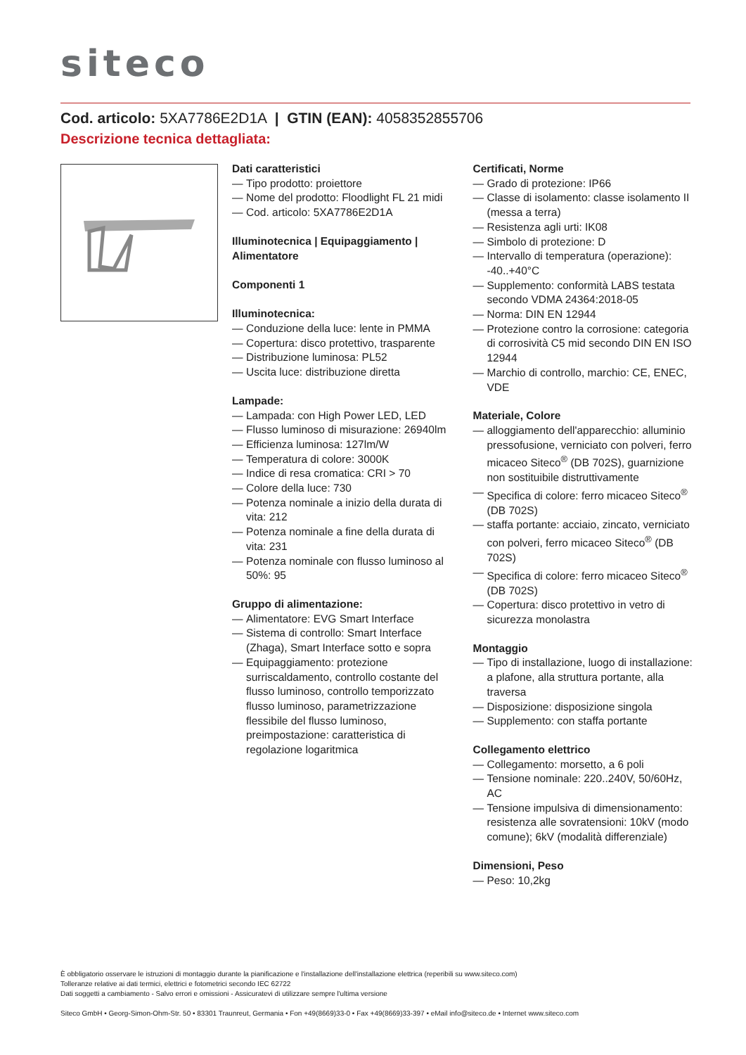siteco
Cod. articolo: 5XA7786E2D1A | GTIN (EAN): 4058352855706
Descrizione tecnica dettagliata:
Dati caratteristici
— Tipo prodotto: proiettore
— Nome del prodotto: Floodlight FL 21 midi
— Cod. articolo: 5XA7786E2D1A
Illuminotecnica | Equipaggiamento | Alimentatore
Componenti 1
Illuminotecnica:
— Conduzione della luce: lente in PMMA
— Copertura: disco protettivo, trasparente
— Distribuzione luminosa: PL52
— Uscita luce: distribuzione diretta
Lampade:
— Lampada: con High Power LED, LED
— Flusso luminoso di misurazione: 26940lm
— Efficienza luminosa: 127lm/W
— Temperatura di colore: 3000K
— Indice di resa cromatica: CRI > 70
— Colore della luce: 730
— Potenza nominale a inizio della durata di vita: 212
— Potenza nominale a fine della durata di vita: 231
— Potenza nominale con flusso luminoso al 50%: 95
Gruppo di alimentazione:
— Alimentatore: EVG Smart Interface
— Sistema di controllo: Smart Interface (Zhaga), Smart Interface sotto e sopra
— Equipaggiamento: protezione surriscaldamento, controllo costante del flusso luminoso, controllo temporizzato flusso luminoso, parametrizzazione flessibile del flusso luminoso, preimpostazione: caratteristica di regolazione logaritmica
Certificati, Norme
— Grado di protezione: IP66
— Classe di isolamento: classe isolamento II (messa a terra)
— Resistenza agli urti: IK08
— Simbolo di protezione: D
— Intervallo di temperatura (operazione): -40..+40°C
— Supplemento: conformità LABS testata secondo VDMA 24364:2018-05
— Norma: DIN EN 12944
— Protezione contro la corrosione: categoria di corrosività C5 mid secondo DIN EN ISO 12944
— Marchio di controllo, marchio: CE, ENEC, VDE
Materiale, Colore
— alloggiamento dell'apparecchio: alluminio pressofusione, verniciato con polveri, ferro micaceo Siteco<sup>®</sup> (DB 702S), guarnizione non sostituibile distruttivamente
— Specifica di colore: ferro micaceo Siteco<sup>®</sup> (DB 702S)
— staffa portante: acciaio, zincato, verniciato con polveri, ferro micaceo Siteco<sup>®</sup> (DB 702S)
— Specifica di colore: ferro micaceo Siteco<sup>®</sup> (DB 702S)
— Copertura: disco protettivo in vetro di sicurezza monolastra
Montaggio
— Tipo di installazione, luogo di installazione: a plafone, alla struttura portante, alla traversa
— Disposizione: disposizione singola
— Supplemento: con staffa portante
Collegamento elettrico
— Collegamento: morsetto, a 6 poli
— Tensione nominale: 220..240V, 50/60Hz, AC
— Tensione impulsiva di dimensionamento: resistenza alle sovratensioni: 10kV (modo comune); 6kV (modalità differenziale)
Dimensioni, Peso
— Peso: 10,2kg
È obbligatorio osservare le istruzioni di montaggio durante la pianificazione e l'installazione dell'installazione elettrica (reperibili su www.siteco.com)
Tolleranze relative ai dati termici, elettrici e fotometrici secondo IEC 62722
Dati soggetti a cambiamento - Salvo errori e omissioni - Assicuratevi di utilizzare sempre l'ultima versione
Siteco GmbH • Georg-Simon-Ohm-Str. 50 • 83301 Traunreut, Germania • Fon +49(8669)33-0 • Fax +49(8669)33-397 • eMail info@siteco.de • Internet www.siteco.com